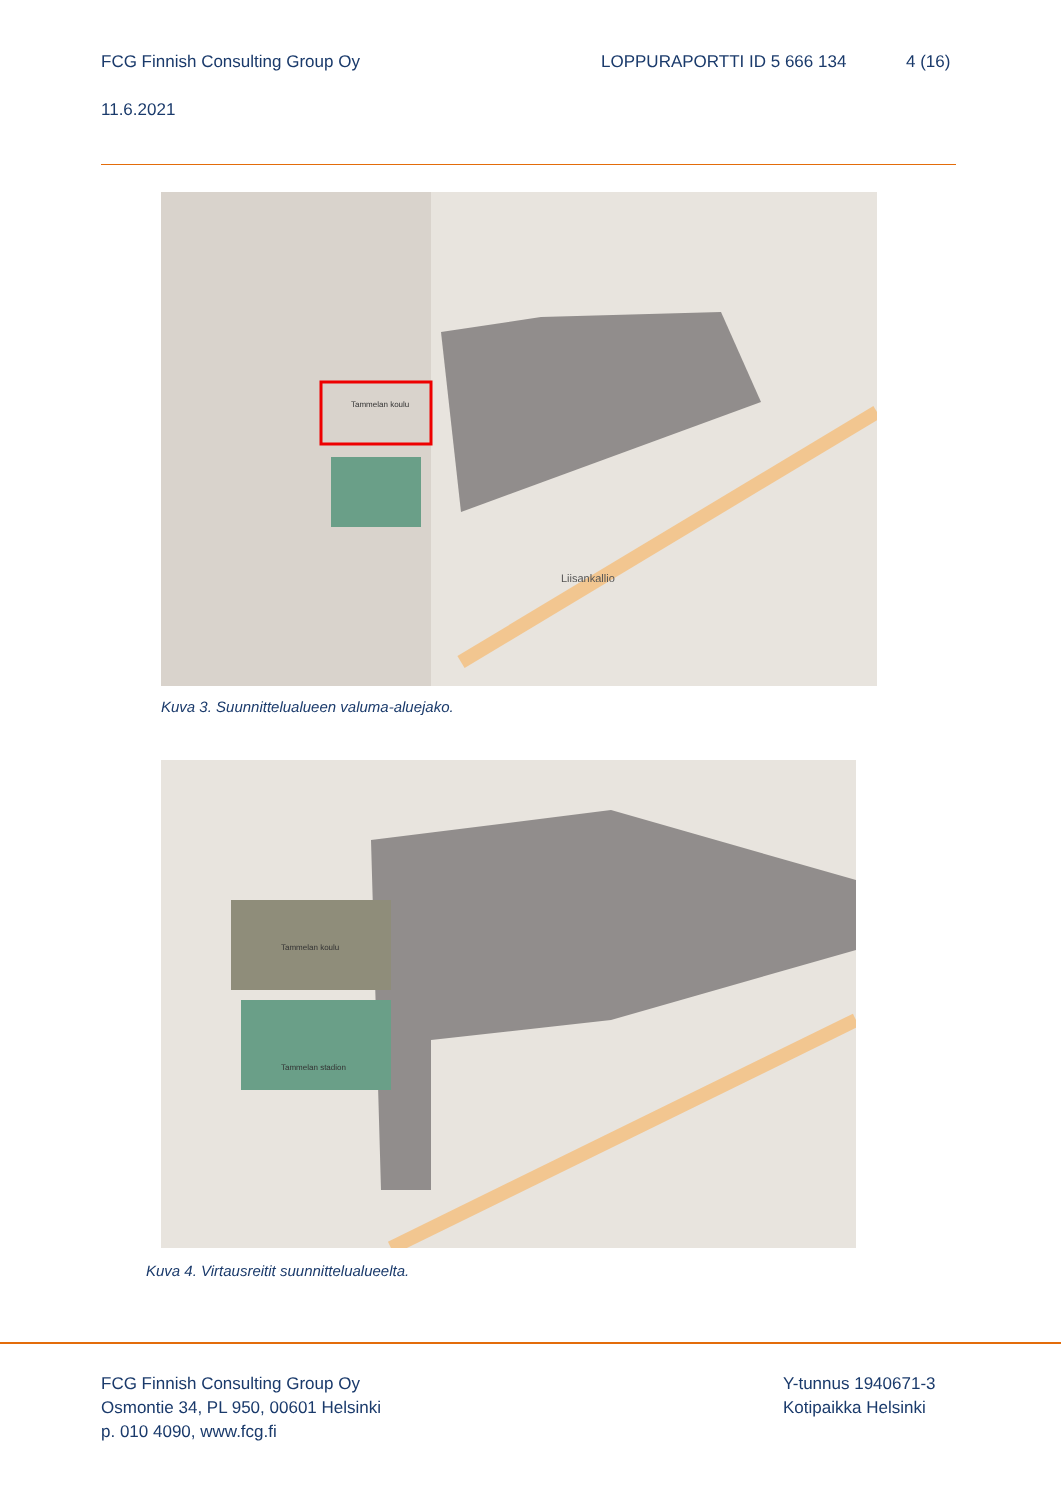FCG Finnish Consulting Group Oy
LOPPURAPORTTI ID 5 666 134 4 (16)
11.6.2021
Liisankallio
Tammelan koulu
Kuva 3. Suunnittelualueen valuma-aluejako.
Tammelan koulu
Tammelan stadion
Kuva 4. Virtausreitit suunnittelualueelta.
FCG Finnish Consulting Group Oy
Osmontie 34, PL 950, 00601 Helsinki
p. 010 4090, www.fcg.fi
Y-tunnus 1940671-3
Kotipaikka Helsinki